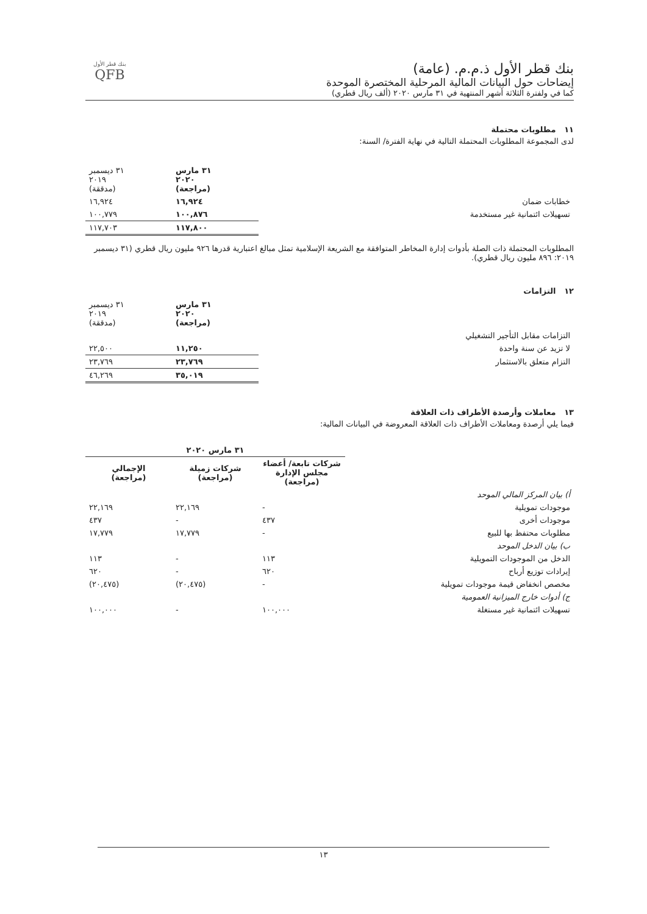بنك قطر الأول ذ.م.م. (عامة)
إيضاحات حول البيانات المالية المرحلية المختصرة الموحدة
كما في ولفترة الثلاثة أشهر المنتهية في ٣١ مارس ٢٠٢٠ (ألف ريال قطري)
بنك قطر الأول
QFB
١١ مطلوبات محتملة
لدى المجموعة المطلوبات المحتملة التالية في نهاية الفترة/ السنة:
| | ٣١ مارس ٢٠٢٠ (مراجعة) | ٣١ ديسمبر ٢٠١٩ (مدققة) |
| --- | --- | --- |
| خطابات ضمان | ١٦,٩٢٤ | ١٦,٩٢٤ |
| تسهيلات ائتمانية غير مستخدمة | ١٠٠,٨٧٦ | ١٠٠,٧٧٩ |
| | ١١٧,٨٠٠ | ١١٧,٧٠٣ |
المطلوبات المحتملة ذات الصلة بأدوات إدارة المخاطر المتوافقة مع الشريعة الإسلامية تمثل مبالغ اعتبارية قدرها ٩٢٦ مليون ريال قطري (٣١ ديسمبر ٢٠١٩: ٨٩٦ مليون ريال قطري).
١٢ التزامات
| | ٣١ مارس ٢٠٢٠ (مراجعة) | ٣١ ديسمبر ٢٠١٩ (مدققة) |
| --- | --- | --- |
| التزامات مقابل التأجير التشغيلي | | |
| لا تزيد عن سنة واحدة | ١١,٢٥٠ | ٢٢,٥٠٠ |
| التزام متعلق بالاستثمار | ٢٣,٧٦٩ | ٢٣,٧٦٩ |
| | ٣٥,٠١٩ | ٤٦,٢٦٩ |
١٣ معاملات وأرصدة الأطراف ذات العلاقة
فيما يلي أرصدة ومعاملات الأطراف ذات العلاقة المعروضة في البيانات المالية:
| | ٣١ مارس ٢٠٢٠ | | |
| --- | --- | --- | --- |
| | شركات تابعة/ أعضاء مجلس الإدارة (مراجعة) | شركات زميلة (مراجعة) | الإجمالي (مراجعة) |
| أ) بيان المركز المالي الموحد | | | |
| موجودات تمويلية | - | ٢٢,١٦٩ | ٢٢,١٦٩ |
| موجودات أخرى | ٤٣٧ | - | ٤٣٧ |
| مطلوبات محتفظ بها للبيع | - | ١٧,٧٧٩ | ١٧,٧٧٩ |
| ب) بيان الدخل الموحد | | | |
| الدخل من الموجودات التمويلية | ١١٣ | - | ١١٣ |
| إيرادات توزيع أرباح | ٦٢٠ | - | ٦٢٠ |
| مخصص انخفاض قيمة موجودات تمويلية | - | (٢٠,٤٧٥) | (٢٠,٤٧٥) |
| ج) أدوات خارج الميزانية العمومية | | | |
| تسهيلات ائتمانية غير مستغلة | ١٠٠,٠٠٠ | - | ١٠٠,٠٠٠ |
١٣